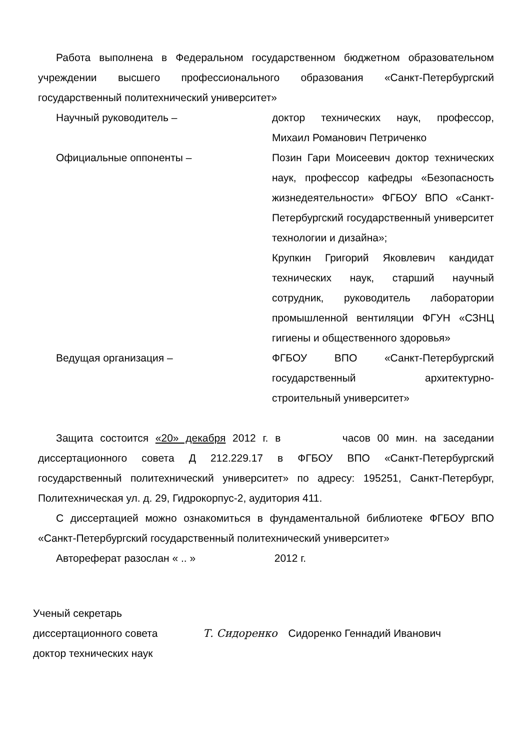Работа выполнена в Федеральном государственном бюджетном образовательном учреждении высшего профессионального образования «Санкт-Петербургский государственный политехнический университет»
Научный руководитель – доктор технических наук, профессор, Михаил Романович Петриченко
Официальные оппоненты – Позин Гари Моисеевич доктор технических наук, профессор кафедры «Безопасность жизнедеятельности» ФГБОУ ВПО «Санкт-Петербургский государственный университет технологии и дизайна»;
Крупкин Григорий Яковлевич кандидат технических наук, старший научный сотрудник, руководитель лаборатории промышленной вентиляции ФГУН «СЗНЦ гигиены и общественного здоровья»
Ведущая организация – ФГБОУ ВПО «Санкт-Петербургский государственный архитектурно-строительный университет»
Защита состоится «20» декабря 2012 г. в часов 00 мин. на заседании диссертационного совета Д 212.229.17 в ФГБОУ ВПО «Санкт-Петербургский государственный политехнический университет» по адресу: 195251, Санкт-Петербург, Политехническая ул. д. 29, Гидрокорпус-2, аудитория 411.
С диссертацией можно ознакомиться в фундаментальной библиотеке ФГБОУ ВПО «Санкт-Петербургский государственный политехнический университет»
Автореферат разослан « .. » 2012 г.
Ученый секретарь
диссертационного совета
доктор технических наук
Т. Сидоренко Сидоренко Геннадий Иванович